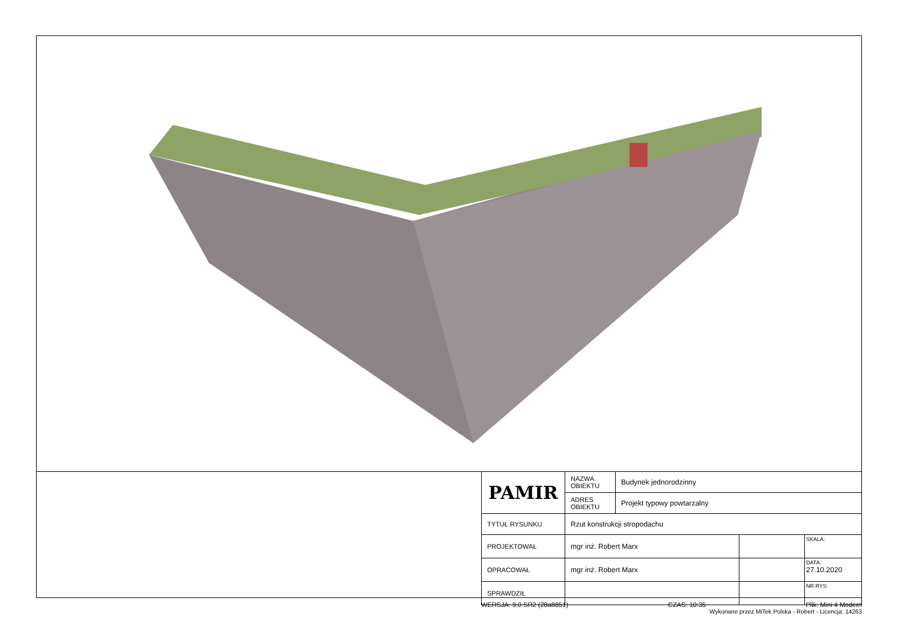| PAMIR | NAZWA OBIEKTU | Budynek jednorodzinny | | |
| | ADRES OBIEKTU | Projekt typowy powtarzalny | | |
| TYTUŁ RYSUNKU | Rzut konstrukcji stropodachu | | | |
| PROJEKTOWAŁ | mgr inż. Robert Marx | | | SKALA: |
| OPRACOWAŁ | mgr inż. Robert Marx | | | DATA: 27.10.2020 |
| SPRAWDZIŁ | | | | NR RYS: |
WERSJA: 9.0 SR2 (28a8851) CZAS: 10:35 Plik: Mini 4 Modern
Wykonane przez MiTek Polska - Robert - Licencja: 14263